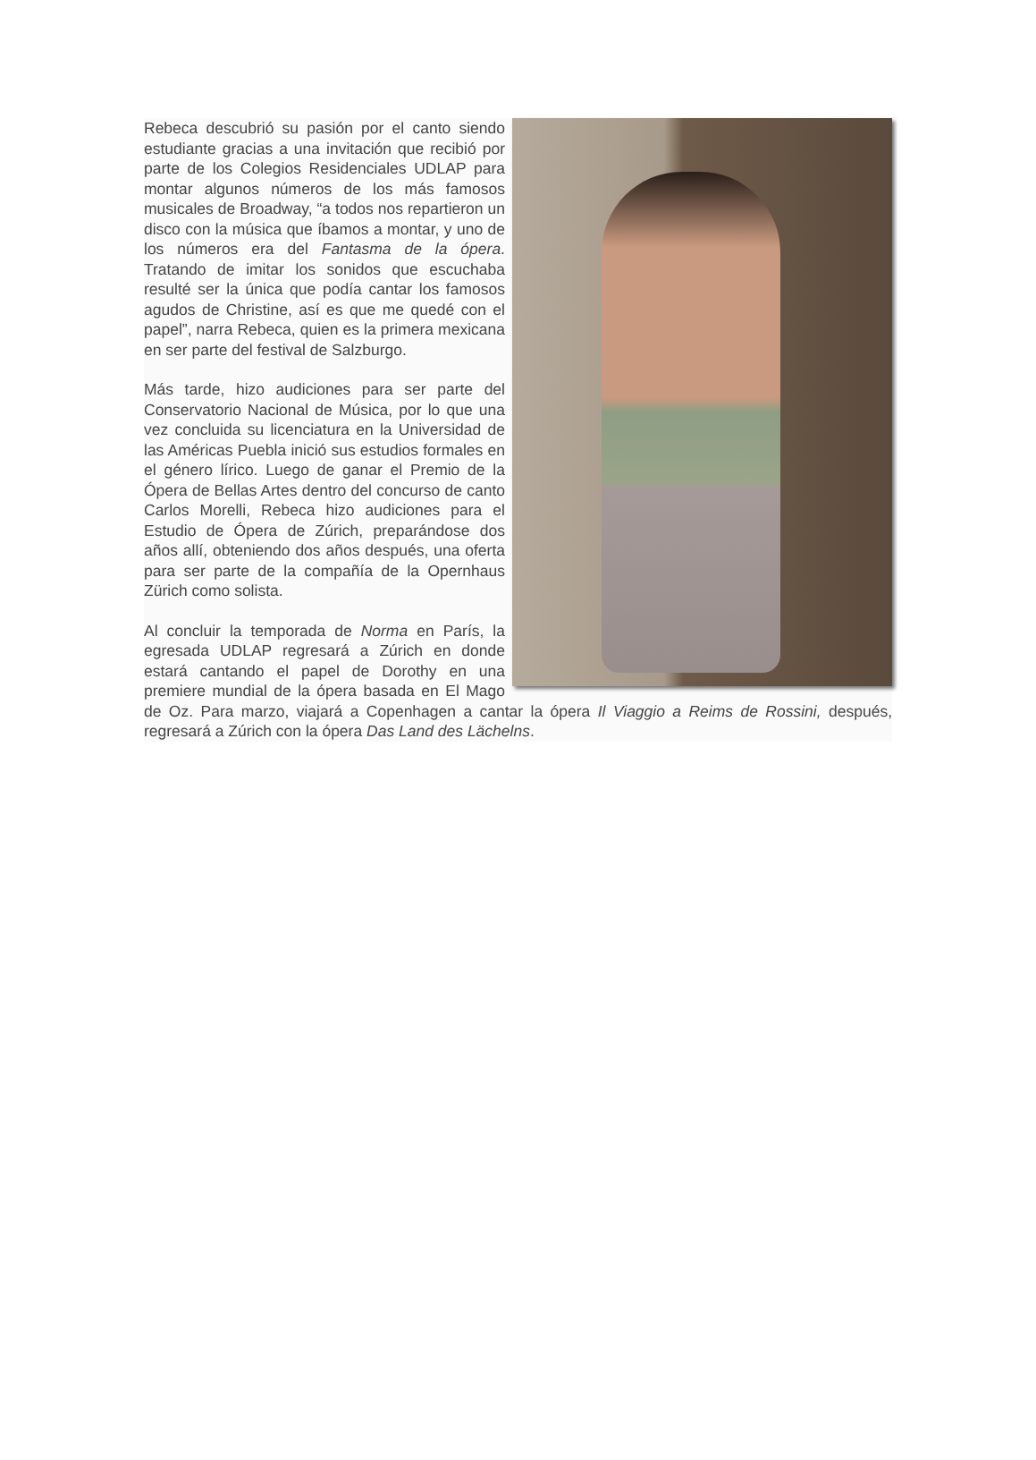Rebeca descubrió su pasión por el canto siendo estudiante gracias a una invitación que recibió por parte de los Colegios Residenciales UDLAP para montar algunos números de los más famosos musicales de Broadway, “a todos nos repartieron un disco con la música que íbamos a montar, y uno de los números era del Fantasma de la ópera. Tratando de imitar los sonidos que escuchaba resulté ser la única que podía cantar los famosos agudos de Christine, así es que me quedé con el papel”, narra Rebeca, quien es la primera mexicana en ser parte del festival de Salzburgo.
Más tarde, hizo audiciones para ser parte del Conservatorio Nacional de Música, por lo que una vez concluida su licenciatura en la Universidad de las Américas Puebla inició sus estudios formales en el género lírico. Luego de ganar el Premio de la Ópera de Bellas Artes dentro del concurso de canto Carlos Morelli, Rebeca hizo audiciones para el Estudio de Ópera de Zúrich, preparándose dos años allí, obteniendo dos años después, una oferta para ser parte de la compañía de la Opernhaus Zürich como solista.
Al concluir la temporada de Norma en París, la egresada UDLAP regresará a Zúrich en donde estará cantando el papel de Dorothy en una premiere mundial de la ópera basada en El Mago de Oz. Para marzo, viajará a Copenhagen a cantar la ópera Il Viaggio a Reims de Rossini, después, regresará a Zúrich con la ópera Das Land des Lächelns.